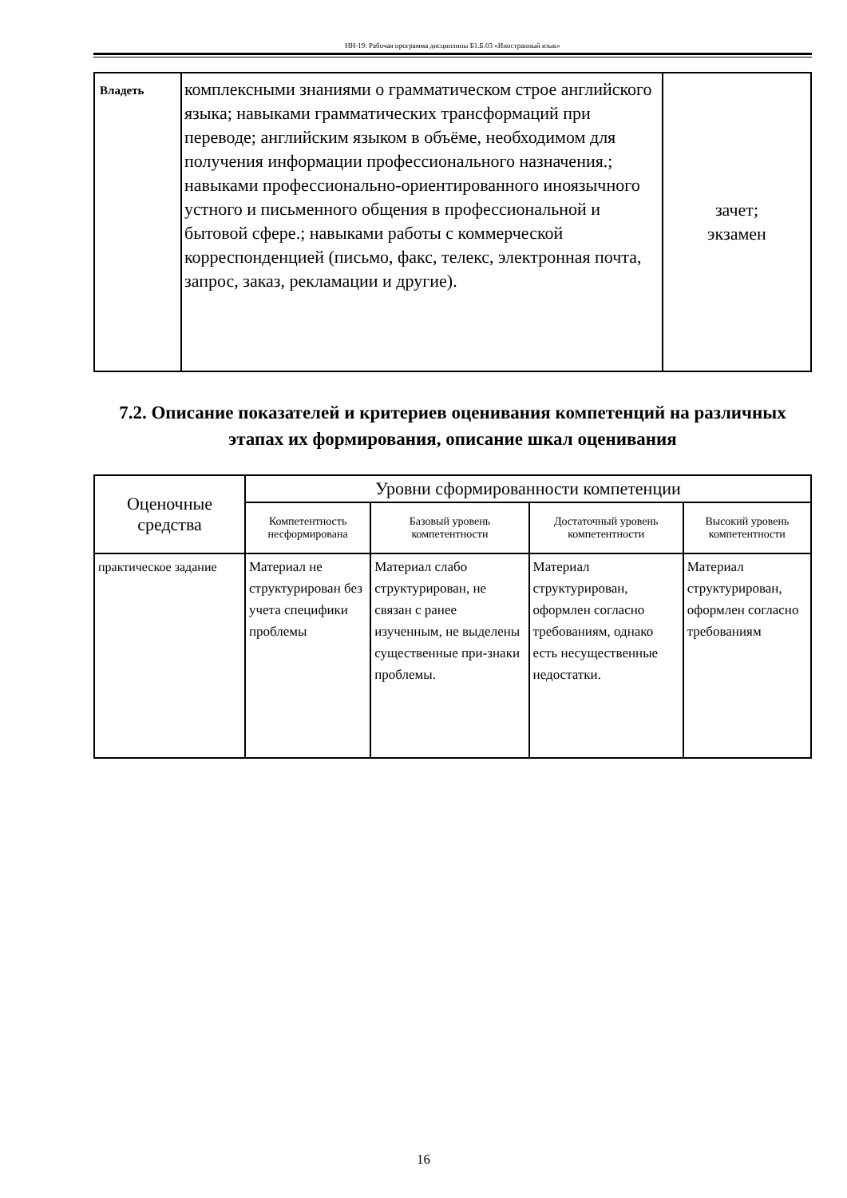НН-19: Рабочая программа дисциплины Б1.Б.03 «Иностранный язык»
| Владеть | комплексными знаниями о грамматическом строе английского языка; навыками грамматических трансформаций при переводе; английским языком в объёме, необходимом для получения информации профессионального назначения.; навыками профессионально-ориентированного иноязычного устного и письменного общения в профессиональной и бытовой сфере.; навыками работы с коммерческой корреспонденцией (письмо, факс, телекс, электронная почта, запрос, заказ, рекламации и другие). | зачет; экзамен |
7.2. Описание показателей и критериев оценивания компетенций на различных этапах их формирования, описание шкал оценивания
| Оценочные средства | Уровни сформированности компетенции | | | |
| --- | --- | --- | --- | --- |
| | Компетентность несформирована | Базовый уровень компетентности | Достаточный уровень компетентности | Высокий уровень компетентности |
| практическое задание | Материал не структурирован без учета специфики проблемы | Материал слабо структурирован, не связан с ранее изученным, не выделены существенные при-знаки проблемы. | Материал структурирован, оформлен согласно требованиям, однако есть несущественные недостатки. | Материал структурирован, оформлен согласно требованиям |
16